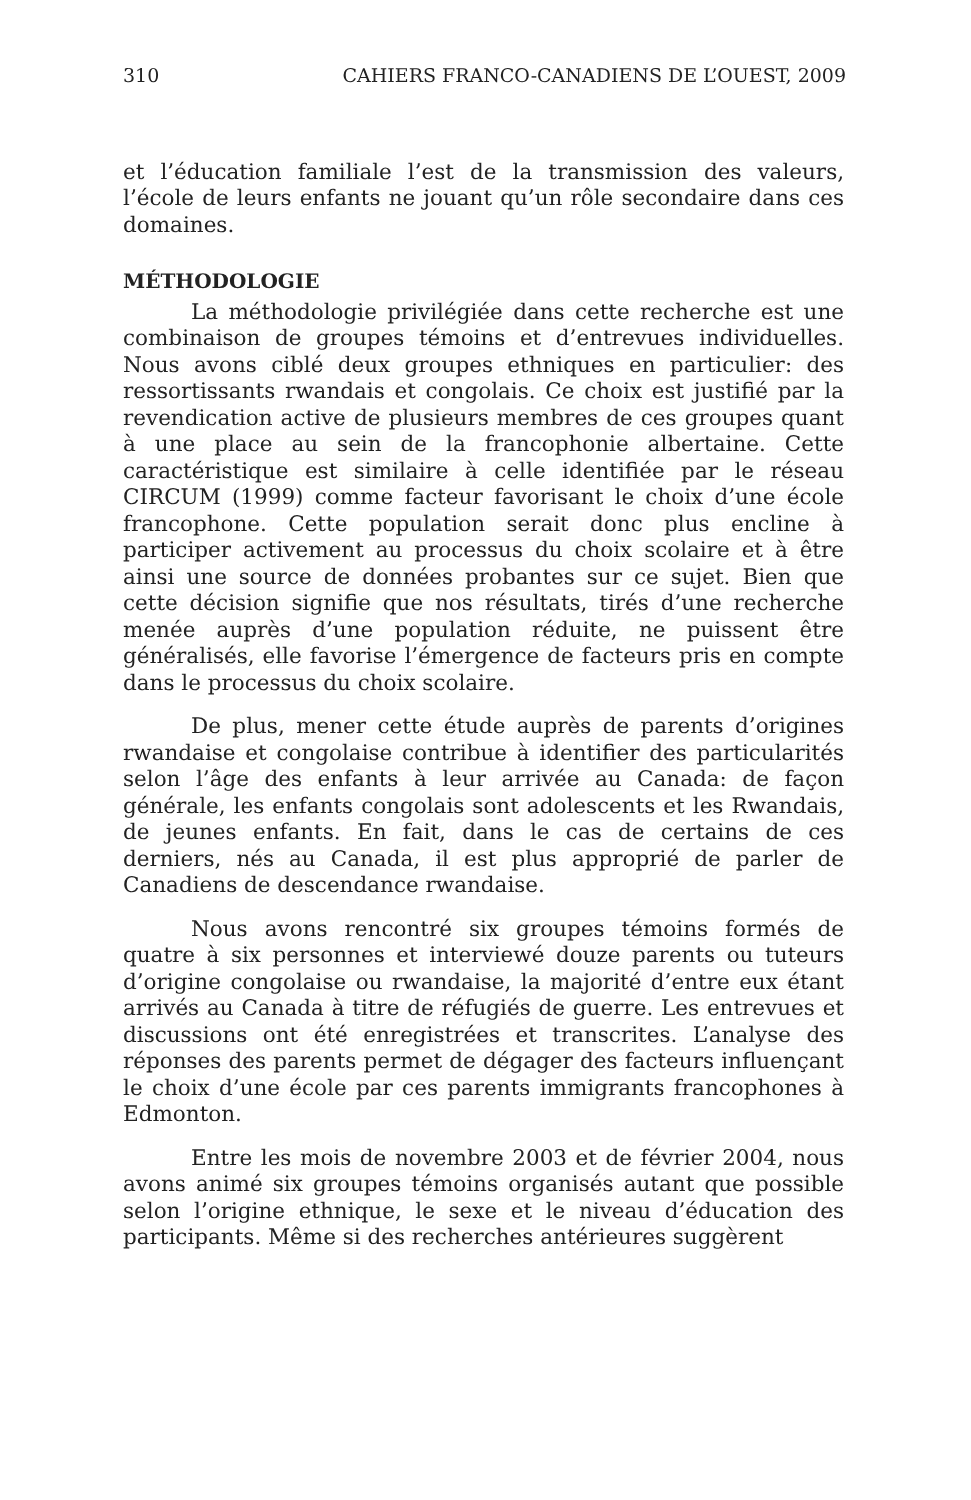310 CAHIERS FRANCO-CANADIENS DE L’OUEST, 2009
et l’éducation familiale l’est de la transmission des valeurs, l’école de leurs enfants ne jouant qu’un rôle secondaire dans ces domaines.
MÉTHODOLOGIE
La méthodologie privilégiée dans cette recherche est une combinaison de groupes témoins et d’entrevues individuelles. Nous avons ciblé deux groupes ethniques en particulier: des ressortissants rwandais et congolais. Ce choix est justifié par la revendication active de plusieurs membres de ces groupes quant à une place au sein de la francophonie albertaine. Cette caractéristique est similaire à celle identifiée par le réseau CIRCUM (1999) comme facteur favorisant le choix d’une école francophone. Cette population serait donc plus encline à participer activement au processus du choix scolaire et à être ainsi une source de données probantes sur ce sujet. Bien que cette décision signifie que nos résultats, tirés d’une recherche menée auprès d’une population réduite, ne puissent être généralisés, elle favorise l’émergence de facteurs pris en compte dans le processus du choix scolaire.
De plus, mener cette étude auprès de parents d’origines rwandaise et congolaise contribue à identifier des particularités selon l’âge des enfants à leur arrivée au Canada: de façon générale, les enfants congolais sont adolescents et les Rwandais, de jeunes enfants. En fait, dans le cas de certains de ces derniers, nés au Canada, il est plus approprié de parler de Canadiens de descendance rwandaise.
Nous avons rencontré six groupes témoins formés de quatre à six personnes et interviewé douze parents ou tuteurs d’origine congolaise ou rwandaise, la majorité d’entre eux étant arrivés au Canada à titre de réfugiés de guerre. Les entrevues et discussions ont été enregistrées et transcrites. L’analyse des réponses des parents permet de dégager des facteurs influençant le choix d’une école par ces parents immigrants francophones à Edmonton.
Entre les mois de novembre 2003 et de février 2004, nous avons animé six groupes témoins organisés autant que possible selon l’origine ethnique, le sexe et le niveau d’éducation des participants. Même si des recherches antérieures suggèrent